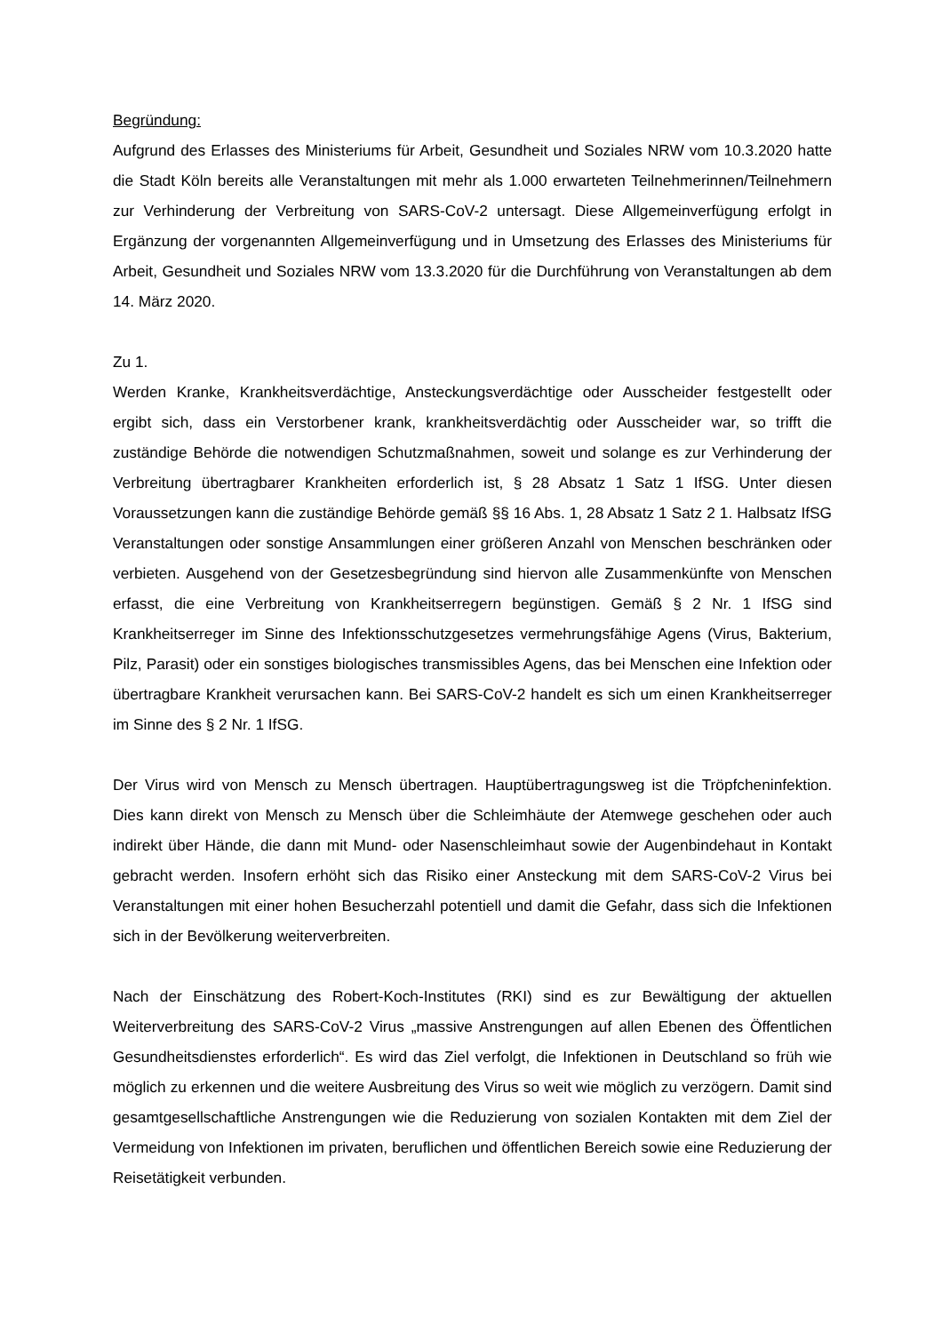Begründung:
Aufgrund des Erlasses des Ministeriums für Arbeit, Gesundheit und Soziales NRW vom 10.3.2020 hatte die Stadt Köln bereits alle Veranstaltungen mit mehr als 1.000 erwarteten Teilnehmerinnen/Teilnehmern zur Verhinderung der Verbreitung von SARS-CoV-2 untersagt. Diese Allgemeinverfügung erfolgt in Ergänzung der vorgenannten Allgemeinverfügung und in Umsetzung des Erlasses des Ministeriums für Arbeit, Gesundheit und Soziales NRW vom 13.3.2020 für die Durchführung von Veranstaltungen ab dem 14. März 2020.
Zu 1.
Werden Kranke, Krankheitsverdächtige, Ansteckungsverdächtige oder Ausscheider festgestellt oder ergibt sich, dass ein Verstorbener krank, krankheitsverdächtig oder Ausscheider war, so trifft die zuständige Behörde die notwendigen Schutzmaßnahmen, soweit und solange es zur Verhinderung der Verbreitung übertragbarer Krankheiten erforderlich ist, § 28 Absatz 1 Satz 1 IfSG. Unter diesen Voraussetzungen kann die zuständige Behörde gemäß §§ 16 Abs. 1, 28 Absatz 1 Satz 2 1. Halbsatz IfSG Veranstaltungen oder sonstige Ansammlungen einer größeren Anzahl von Menschen beschränken oder verbieten. Ausgehend von der Gesetzesbegründung sind hiervon alle Zusammenkünfte von Menschen erfasst, die eine Verbreitung von Krankheitserregern begünstigen. Gemäß § 2 Nr. 1 IfSG sind Krankheitserreger im Sinne des Infektionsschutzgesetzes vermehrungsfähige Agens (Virus, Bakterium, Pilz, Parasit) oder ein sonstiges biologisches transmissibles Agens, das bei Menschen eine Infektion oder übertragbare Krankheit verursachen kann. Bei SARS-CoV-2 handelt es sich um einen Krankheitserreger im Sinne des § 2 Nr. 1 IfSG.
Der Virus wird von Mensch zu Mensch übertragen. Hauptübertragungsweg ist die Tröpfcheninfektion. Dies kann direkt von Mensch zu Mensch über die Schleimhäute der Atemwege geschehen oder auch indirekt über Hände, die dann mit Mund- oder Nasenschleimhaut sowie der Augenbindehaut in Kontakt gebracht werden. Insofern erhöht sich das Risiko einer Ansteckung mit dem SARS-CoV-2 Virus bei Veranstaltungen mit einer hohen Besucherzahl potentiell und damit die Gefahr, dass sich die Infektionen sich in der Bevölkerung weiterverbreiten.
Nach der Einschätzung des Robert-Koch-Institutes (RKI) sind es zur Bewältigung der aktuellen Weiterverbreitung des SARS-CoV-2 Virus „massive Anstrengungen auf allen Ebenen des Öffentlichen Gesundheitsdienstes erforderlich“. Es wird das Ziel verfolgt, die Infektionen in Deutschland so früh wie möglich zu erkennen und die weitere Ausbreitung des Virus so weit wie möglich zu verzögern. Damit sind gesamtgesellschaftliche Anstrengungen wie die Reduzierung von sozialen Kontakten mit dem Ziel der Vermeidung von Infektionen im privaten, beruflichen und öffentlichen Bereich sowie eine Reduzierung der Reisetätigkeit verbunden.